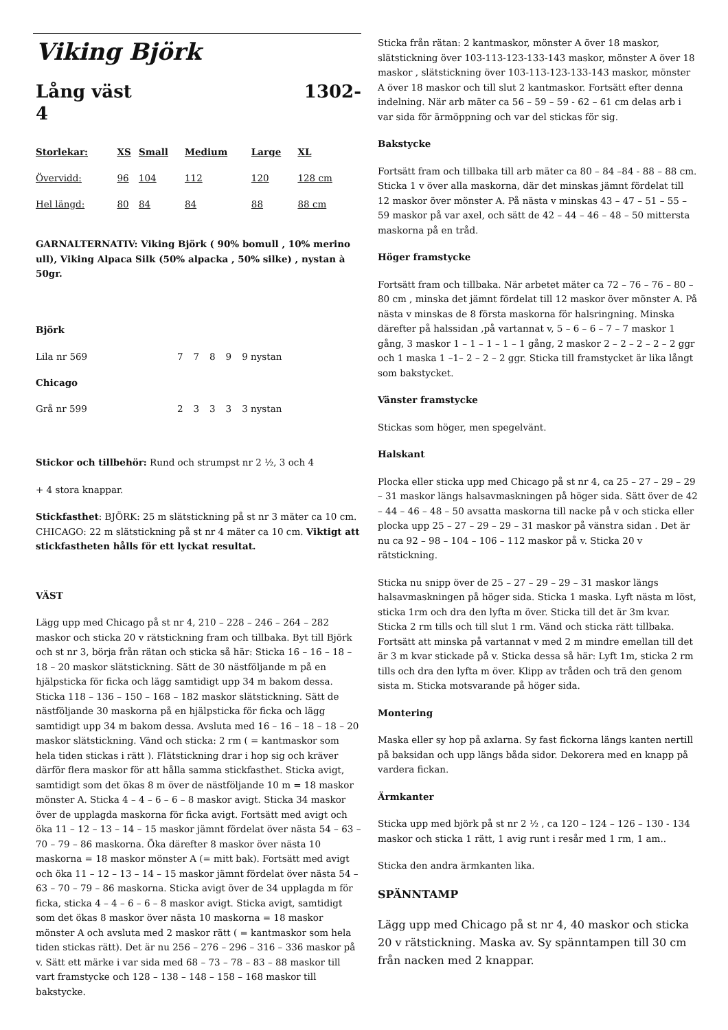Viking Björk
Lång väst
4 1302-
| Storlekar: | XS | Small | Medium | Large | XL |
| Övervidd: | 96 | 104 | 112 | 120 | 128 cm |
| Hel längd: | 80 | 84 | 84 | 88 | 88 cm |
GARNALTERNATIV: Viking Björk ( 90% bomull , 10% merino ull), Viking Alpaca Silk (50% alpacka , 50% silke) , nystan à 50gr.
Björk
| Lila nr 569 | 7 | 7 | 8 | 9 | 9 nystan |
| Chicago | | | | | |
| Grå nr 599 | 2 | 3 | 3 | 3 | 3 nystan |
Stickor och tillbehör: Rund och strumpst nr 2 ½, 3 och 4
+ 4 stora knappar.
Stickfasthet: BJÖRK: 25 m slätstickning på st nr 3 mäter ca 10 cm. CHICAGO: 22 m slätstickning på st nr 4 mäter ca 10 cm. Viktigt att stickfastheten hålls för ett lyckat resultat.
VÄST
Lägg upp med Chicago på st nr 4, 210 – 228 – 246 – 264 – 282 maskor och sticka 20 v rätstickning fram och tillbaka. Byt till Björk och st nr 3, börja från rätan och sticka så här: Sticka 16 – 16 – 18 – 18 – 20 maskor slätstickning. Sätt de 30 nästföljande m på en hjälpsticka för ficka och lägg samtidigt upp 34 m bakom dessa. Sticka 118 – 136 – 150 – 168 – 182 maskor slätstickning. Sätt de nästföljande 30 maskorna på en hjälpsticka för ficka och lägg samtidigt upp 34 m bakom dessa. Avsluta med 16 – 16 – 18 – 18 – 20 maskor slätstickning. Vänd och sticka: 2 rm ( = kantmaskor som hela tiden stickas i rätt ). Flätstickning drar i hop sig och kräver därför flera maskor för att hålla samma stickfasthet. Sticka avigt, samtidigt som det ökas 8 m över de nästföljande 10 m = 18 maskor mönster A. Sticka 4 – 4 – 6 – 6 – 8 maskor avigt. Sticka 34 maskor över de upplagda maskorna för ficka avigt. Fortsätt med avigt och öka 11 – 12 – 13 – 14 – 15 maskor jämnt fördelat över nästa 54 – 63 – 70 – 79 – 86 maskorna. Öka därefter 8 maskor över nästa 10 maskorna = 18 maskor mönster A (= mitt bak). Fortsätt med avigt och öka 11 – 12 – 13 – 14 – 15 maskor jämnt fördelat över nästa 54 – 63 – 70 – 79 – 86 maskorna. Sticka avigt över de 34 upplagda m för ficka, sticka 4 – 4 – 6 – 6 – 8 maskor avigt. Sticka avigt, samtidigt som det ökas 8 maskor över nästa 10 maskorna = 18 maskor mönster A och avsluta med 2 maskor rätt ( = kantmaskor som hela tiden stickas rätt). Det är nu 256 – 276 – 296 – 316 – 336 maskor på v. Sätt ett märke i var sida med 68 – 73 – 78 – 83 – 88 maskor till vart framstycke och 128 – 138 – 148 – 158 – 168 maskor till bakstycke.
Sticka från rätan: 2 kantmaskor, mönster A över 18 maskor, slätstickning över 103-113-123-133-143 maskor, mönster A över 18 maskor , slätstickning över 103-113-123-133-143 maskor, mönster A över 18 maskor och till slut 2 kantmaskor. Fortsätt efter denna indelning. När arb mäter ca 56 – 59 – 59 - 62 – 61 cm delas arb i var sida för ärmöppning och var del stickas för sig.
Bakstycke
Fortsätt fram och tillbaka till arb mäter ca 80 – 84 –84 - 88 – 88 cm. Sticka 1 v över alla maskorna, där det minskas jämnt fördelat till 12 maskor över mönster A. På nästa v minskas 43 – 47 – 51 – 55 – 59 maskor på var axel, och sätt de 42 – 44 – 46 – 48 – 50 mittersta maskorna på en tråd.
Höger framstycke
Fortsätt fram och tillbaka. När arbetet mäter ca 72 – 76 – 76 – 80 – 80 cm , minska det jämnt fördelat till 12 maskor över mönster A. På nästa v minskas de 8 första maskorna för halsringning. Minska därefter på halssidan ,på vartannat v, 5 – 6 – 6 – 7 – 7 maskor 1 gång, 3 maskor 1 – 1 – 1 – 1 – 1 gång, 2 maskor 2 – 2 – 2 – 2 – 2 ggr och 1 maska 1 –1– 2 – 2 – 2 ggr. Sticka till framstycket är lika långt som bakstycket.
Vänster framstycke
Stickas som höger, men spegelvänt.
Halskant
Plocka eller sticka upp med Chicago på st nr 4, ca 25 – 27 – 29 – 29 – 31 maskor längs halsavmaskningen på höger sida. Sätt över de 42 – 44 – 46 – 48 – 50 avsatta maskorna till nacke på v och sticka eller plocka upp 25 – 27 – 29 – 29 – 31 maskor på vänstra sidan . Det är nu ca 92 – 98 – 104 – 106 – 112 maskor på v. Sticka 20 v rätstickning.
Sticka nu snipp över de 25 – 27 – 29 – 29 – 31 maskor längs halsavmaskningen på höger sida. Sticka 1 maska. Lyft nästa m löst, sticka 1rm och dra den lyfta m över. Sticka till det är 3m kvar. Sticka 2 rm tills och till slut 1 rm. Vänd och sticka rätt tillbaka. Fortsätt att minska på vartannat v med 2 m mindre emellan till det är 3 m kvar stickade på v. Sticka dessa så här: Lyft 1m, sticka 2 rm tills och dra den lyfta m över. Klipp av tråden och trä den genom sista m. Sticka motsvarande på höger sida.
Montering
Maska eller sy hop på axlarna. Sy fast fickorna längs kanten nertill på baksidan och upp längs båda sidor. Dekorera med en knapp på vardera fickan.
Ärmkanter
Sticka upp med björk på st nr 2 ½ , ca 120 – 124 – 126 – 130 - 134 maskor och sticka 1 rätt, 1 avig runt i resår med 1 rm, 1 am..
Sticka den andra ärmkanten lika.
SPÄNNTAMP
Lägg upp med Chicago på st nr 4, 40 maskor och sticka 20 v rätstickning. Maska av. Sy spänntampen till 30 cm från nacken med 2 knappar.